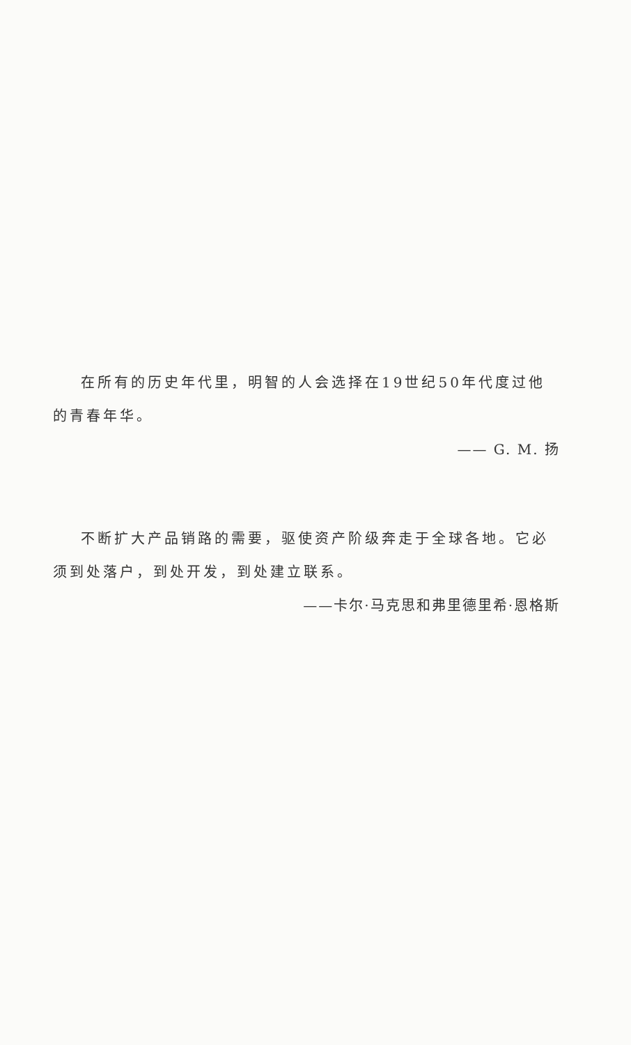在所有的历史年代里，明智的人会选择在19世纪50年代度过他的青春年华。
—— G. M. 扬
不断扩大产品销路的需要，驱使资产阶级奔走于全球各地。它必须到处落户，到处开发，到处建立联系。
——卡尔·马克思和弗里德里希·恩格斯